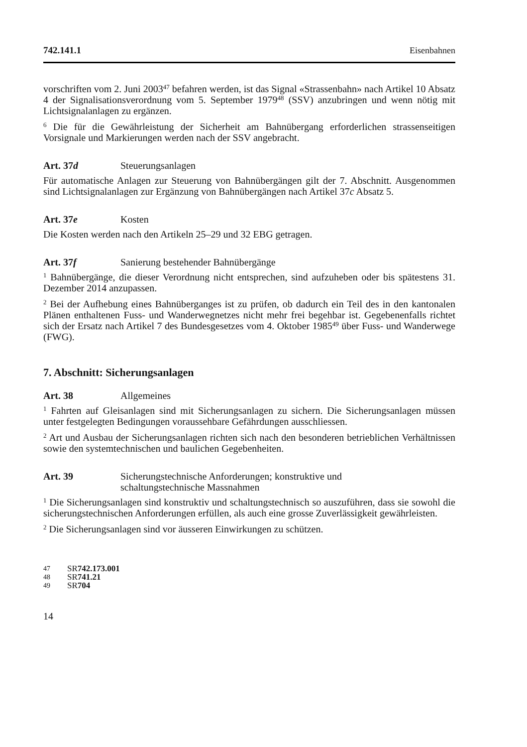742.141.1 Eisenbahnen
vorschriften vom 2. Juni 2003<sup>47</sup> befahren werden, ist das Signal «Strassenbahn» nach Artikel 10 Absatz 4 der Signalisationsverordnung vom 5. September 1979<sup>48</sup> (SSV) anzubringen und wenn nötig mit Lichtsignalanlagen zu ergänzen.
<sup>6</sup> Die für die Gewährleistung der Sicherheit am Bahnübergang erforderlichen strassenseitigen Vorsignale und Markierungen werden nach der SSV angebracht.
Art. 37d Steuerungsanlagen
Für automatische Anlagen zur Steuerung von Bahnübergängen gilt der 7. Abschnitt. Ausgenommen sind Lichtsignalanlagen zur Ergänzung von Bahnübergängen nach Artikel 37c Absatz 5.
Art. 37e Kosten
Die Kosten werden nach den Artikeln 25–29 und 32 EBG getragen.
Art. 37f Sanierung bestehender Bahnübergänge
<sup>1</sup> Bahnübergänge, die dieser Verordnung nicht entsprechen, sind aufzuheben oder bis spätestens 31. Dezember 2014 anzupassen.
<sup>2</sup> Bei der Aufhebung eines Bahnüberganges ist zu prüfen, ob dadurch ein Teil des in den kantonalen Plänen enthaltenen Fuss- und Wanderwegnetzes nicht mehr frei begehbar ist. Gegebenenfalls richtet sich der Ersatz nach Artikel 7 des Bundesgesetzes vom 4. Oktober 1985<sup>49</sup> über Fuss- und Wanderwege (FWG).
7. Abschnitt: Sicherungsanlagen
Art. 38 Allgemeines
<sup>1</sup> Fahrten auf Gleisanlagen sind mit Sicherungsanlagen zu sichern. Die Sicherungsanlagen müssen unter festgelegten Bedingungen voraussehbare Gefährdungen ausschliessen.
<sup>2</sup> Art und Ausbau der Sicherungsanlagen richten sich nach den besonderen betrieblichen Verhältnissen sowie den systemtechnischen und baulichen Gegebenheiten.
Art. 39 Sicherungstechnische Anforderungen; konstruktive und
schaltungstechnische Massnahmen
<sup>1</sup> Die Sicherungsanlagen sind konstruktiv und schaltungstechnisch so auszuführen, dass sie sowohl die sicherungstechnischen Anforderungen erfüllen, als auch eine grosse Zuverlässigkeit gewährleisten.
<sup>2</sup> Die Sicherungsanlagen sind vor äusseren Einwirkungen zu schützen.
47 SR 742.173.001
48 SR 741.21
49 SR 704
14